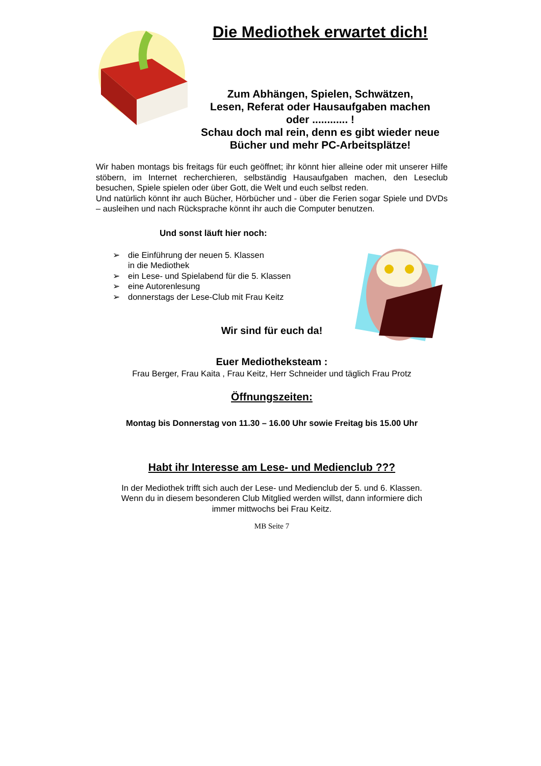Die Mediothek erwartet dich!
Zum Abhängen, Spielen, Schwätzen,
Lesen, Referat oder Hausaufgaben machen
oder ............ !
Schau doch mal rein, denn es gibt wieder neue
Bücher und mehr PC-Arbeitsplätze!
Wir haben montags bis freitags für euch geöffnet; ihr könnt hier alleine oder mit unserer Hilfe stöbern, im Internet recherchieren, selbständig Hausaufgaben machen, den Leseclub besuchen, Spiele spielen oder über Gott, die Welt und euch selbst reden.
Und natürlich könnt ihr auch Bücher, Hörbücher und - über die Ferien sogar Spiele und DVDs – ausleihen und nach Rücksprache könnt ihr auch die Computer benutzen.
Und sonst läuft hier noch:
➢ die Einführung der neuen 5. Klassen
in die Mediothek
➢ ein Lese- und Spielabend für die 5. Klassen
➢ eine Autorenlesung
➢ donnerstags der Lese-Club mit Frau Keitz
Wir sind für euch da!
Euer Mediotheksteam :
Frau Berger, Frau Kaita , Frau Keitz, Herr Schneider und täglich Frau Protz
Öffnungszeiten:
Montag bis Donnerstag von 11.30 – 16.00 Uhr sowie Freitag bis 15.00 Uhr
Habt ihr Interesse am Lese- und Medienclub ???
In der Mediothek trifft sich auch der Lese- und Medienclub der 5. und 6. Klassen.
Wenn du in diesem besonderen Club Mitglied werden willst, dann informiere dich
immer mittwochs bei Frau Keitz.
MB Seite 7